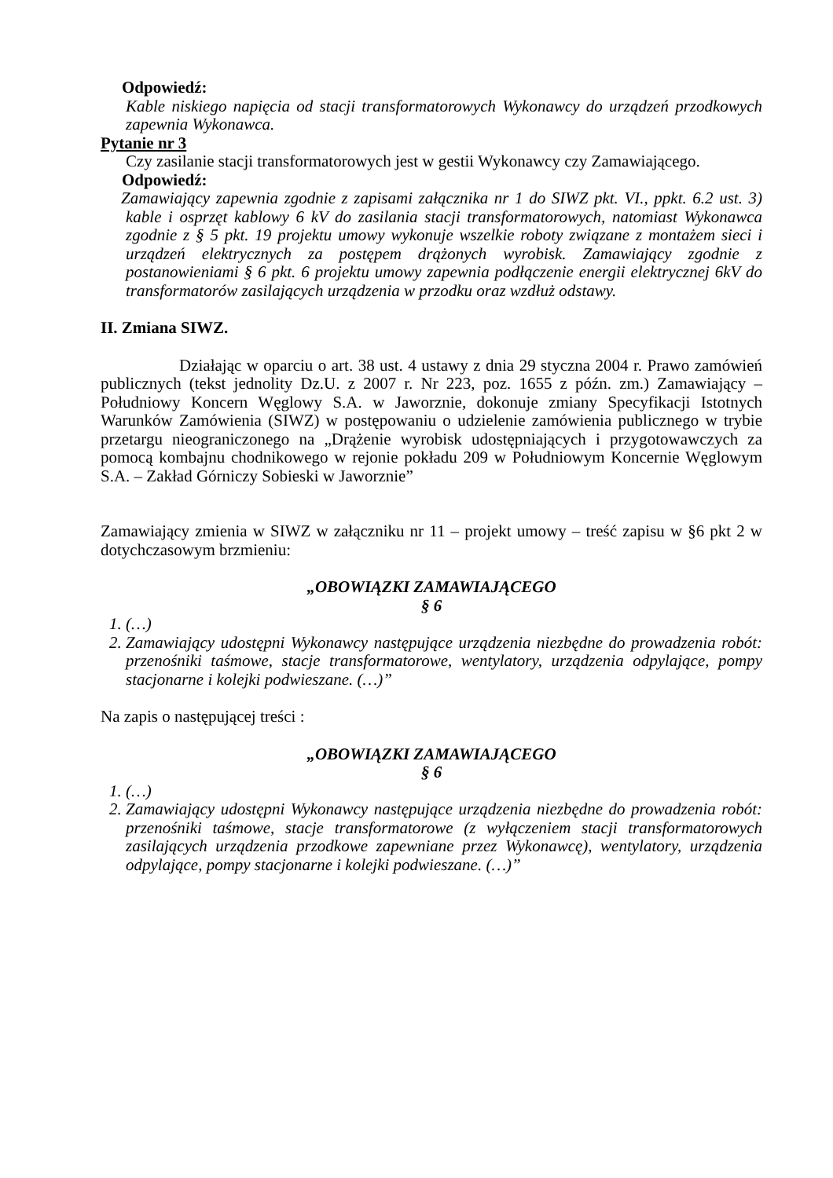Odpowiedź:
Kable niskiego napięcia od stacji transformatorowych Wykonawcy do urządzeń przodkowych zapewnia Wykonawca.
Pytanie nr 3
Czy zasilanie stacji transformatorowych jest w gestii Wykonawcy czy Zamawiającego.
Odpowiedź:
Zamawiający zapewnia zgodnie z zapisami załącznika nr 1 do SIWZ pkt. VI., ppkt. 6.2 ust. 3) kable i osprzęt kablowy 6 kV do zasilania stacji transformatorowych, natomiast Wykonawca zgodnie z § 5 pkt. 19 projektu umowy wykonuje wszelkie roboty związane z montażem sieci i urządzeń elektrycznych za postępem drążonych wyrobisk. Zamawiający zgodnie z postanowieniami § 6 pkt. 6 projektu umowy zapewnia podłączenie energii elektrycznej 6kV do transformatorów zasilających urządzenia w przodku oraz wzdłuż odstawy.
II. Zmiana SIWZ.
Działając w oparciu o art. 38 ust. 4 ustawy z dnia 29 styczna 2004 r. Prawo zamówień publicznych (tekst jednolity Dz.U. z 2007 r. Nr 223, poz. 1655 z późn. zm.) Zamawiający – Południowy Koncern Węglowy S.A. w Jaworznie, dokonuje zmiany Specyfikacji Istotnych Warunków Zamówienia (SIWZ) w postępowaniu o udzielenie zamówienia publicznego w trybie przetargu nieograniczonego na „Drążenie wyrobisk udostępniających i przygotowawczych za pomocą kombajnu chodnikowego w rejonie pokładu 209 w Południowym Koncernie Węglowym S.A. – Zakład Górniczy Sobieski w Jaworznie”
Zamawiający zmienia w SIWZ w załączniku nr 11 – projekt umowy – treść zapisu w §6 pkt 2 w dotychczasowym brzmieniu:
„OBOWIĄZKI ZAMAWIAJĄCEGO
§ 6
1. (…)
2. Zamawiający udostępni Wykonawcy następujące urządzenia niezbędne do prowadzenia robót: przenośniki taśmowe, stacje transformatorowe, wentylatory, urządzenia odpylające, pompy stacjonarne i kolejki podwieszane. (…)”
Na zapis o następującej treści :
„OBOWIĄZKI ZAMAWIAJĄCEGO
§ 6
1. (…)
2. Zamawiający udostępni Wykonawcy następujące urządzenia niezbędne do prowadzenia robót: przenośniki taśmowe, stacje transformatorowe (z wyłączeniem stacji transformatorowych zasilających urządzenia przodkowe zapewniane przez Wykonawcę), wentylatory, urządzenia odpylające, pompy stacjonarne i kolejki podwieszane. (…)”